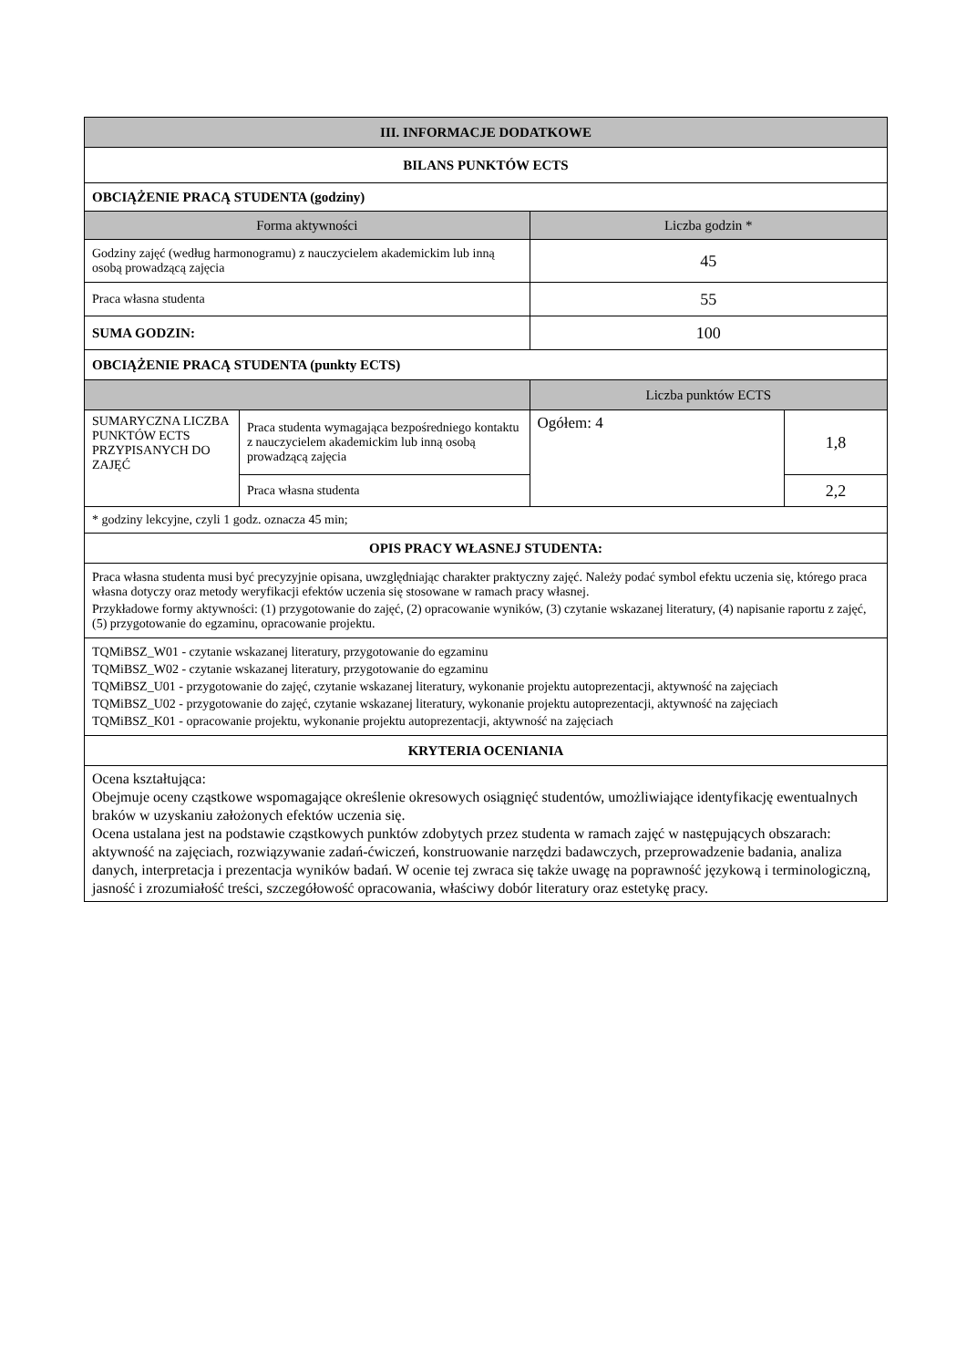| III. INFORMACJE DODATKOWE | | | |
| --- | --- | --- | --- |
| BILANS PUNKTÓW ECTS | | | |
| OBCIĄŻENIE PRACĄ STUDENTA (godziny) | | | |
| Forma aktywności | | Liczba godzin * | |
| Godziny zajęć (według harmonogramu) z nauczycielem akademickim lub inną osobą prowadzącą zajęcia | | 45 | |
| Praca własna studenta | | 55 | |
| SUMA GODZIN: | | 100 | |
| OBCIĄŻENIE PRACĄ STUDENTA (punkty ECTS) | | | |
| | | Liczba punktów ECTS | |
| SUMARYCZNA LICZBA PUNKTÓW ECTS PRZYPISANYCH DO ZAJĘĆ | Praca studenta wymagająca bezpośredniego kontaktu z nauczycielem akademickim lub inną osobą prowadzącą zajęcia | Ogółem: 4 | 1,8 |
| | Praca własna studenta | | 2,2 |
| * godziny lekcyjne, czyli 1 godz. oznacza 45 min; | | | |
| OPIS PRACY WŁASNEJ STUDENTA: | | | |
| Praca własna studenta musi być precyzyjnie opisana, uwzględniając charakter praktyczny zajęć. Należy podać symbol efektu uczenia się, którego praca własna dotyczy oraz metody weryfikacji efektów uczenia się stosowane w ramach pracy własnej. Przykładowe formy aktywności: (1) przygotowanie do zajęć, (2) opracowanie wyników, (3) czytanie wskazanej literatury, (4) napisanie raportu z zajęć, (5) przygotowanie do egzaminu, opracowanie projektu. | | | |
| TQMiBSZ_W01 - czytanie wskazanej literatury, przygotowanie do egzaminu TQMiBSZ_W02 - czytanie wskazanej literatury, przygotowanie do egzaminu TQMiBSZ_U01 - przygotowanie do zajęć, czytanie wskazanej literatury, wykonanie projektu autoprezentacji, aktywność na zajęciach TQMiBSZ_U02 - przygotowanie do zajęć, czytanie wskazanej literatury, wykonanie projektu autoprezentacji, aktywność na zajęciach TQMiBSZ_K01 - opracowanie projektu, wykonanie projektu autoprezentacji, aktywność na zajęciach | | | |
| KRYTERIA OCENIANIA | | | |
| Ocena kształtująca: Obejmuje oceny cząstkowe wspomagające określenie okresowych osiągnięć studentów, umożliwiające identyfikację ewentualnych braków w uzyskaniu założonych efektów uczenia się. Ocena ustalana jest na podstawie cząstkowych punktów zdobytych przez studenta w ramach zajęć w następujących obszarach: aktywność na zajęciach, rozwiązywanie zadań-ćwiczeń, konstruowanie narzędzi badawczych, przeprowadzenie badania, analiza danych, interpretacja i prezentacja wyników badań. W ocenie tej zwraca się także uwagę na poprawność językową i terminologiczną, jasność i zrozumiałość treści, szczegółowość opracowania, właściwy dobór literatury oraz estetykę pracy. | | | |